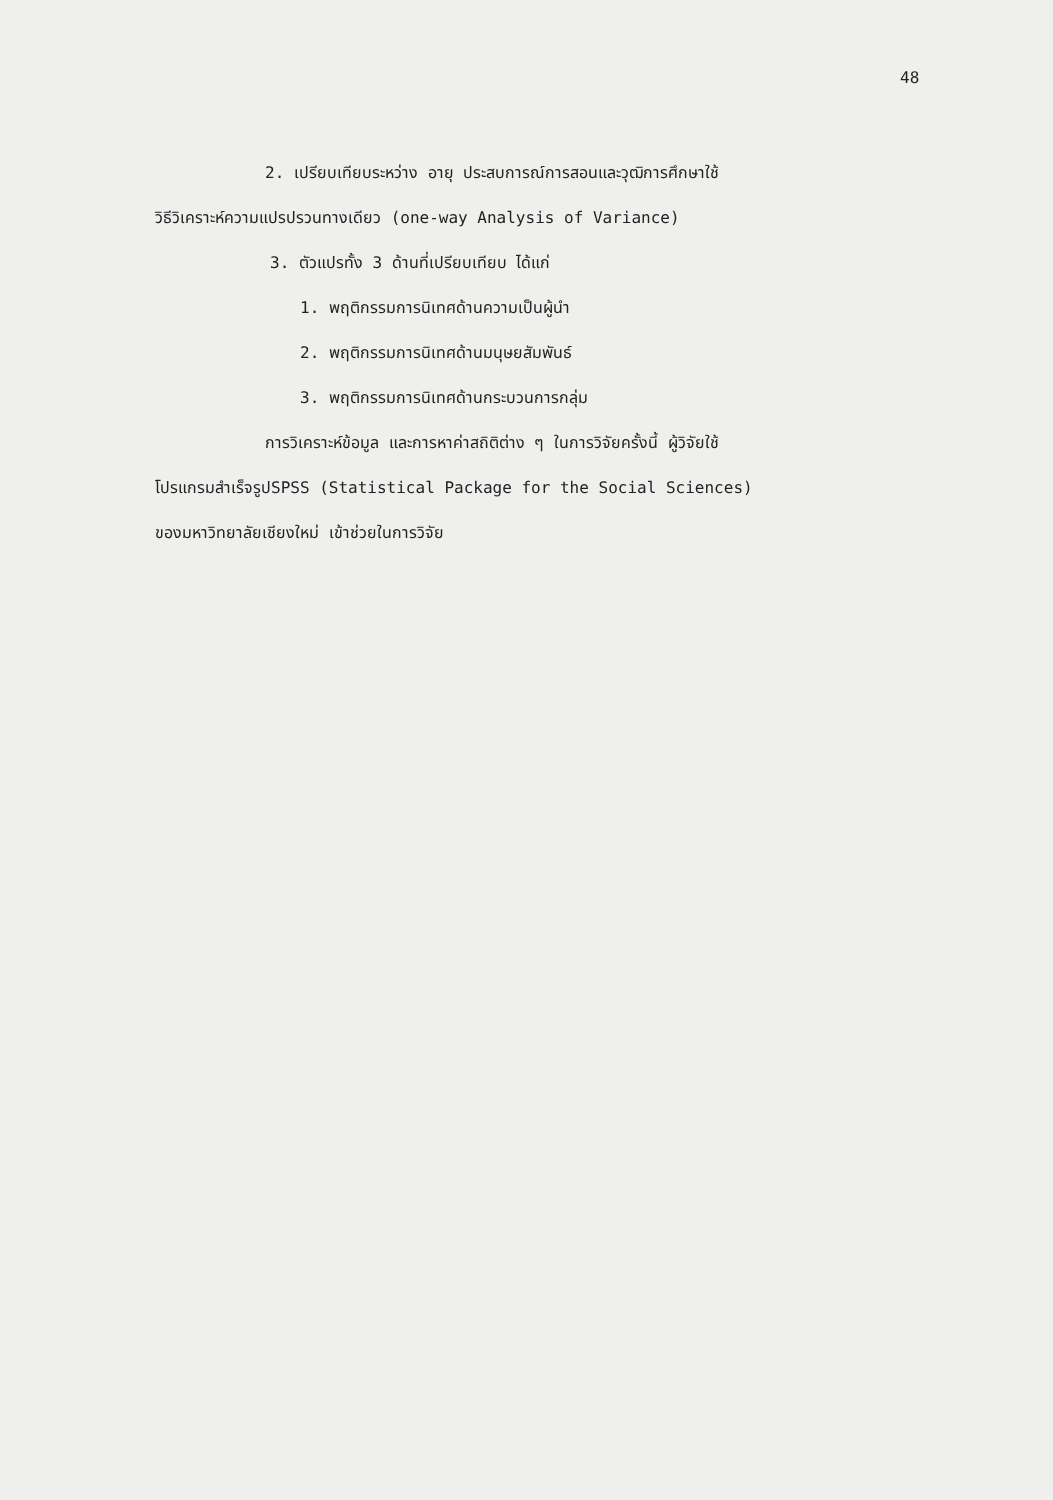48
2. เปรียบเทียบระหว่าง อายุ ประสบการณ์การสอนและวุฒิการศึกษาใช้
วิธีวิเคราะห์ความแปรปรวนทางเดียว (one-way Analysis of Variance)
3. ตัวแปรทั้ง 3 ด้านที่เปรียบเทียบ ได้แก่
1. พฤติกรรมการนิเทศด้านความเป็นผู้นำ
2. พฤติกรรมการนิเทศด้านมนุษยสัมพันธ์
3. พฤติกรรมการนิเทศด้านกระบวนการกลุ่ม
การวิเคราะห์ข้อมูล และการหาค่าสถิติต่าง ๆ ในการวิจัยครั้งนี้ ผู้วิจัยใช้
โปรแกรมสำเร็จรูปSPSS (Statistical Package for the Social Sciences)
ของมหาวิทยาลัยเชียงใหม่ เข้าช่วยในการวิจัย